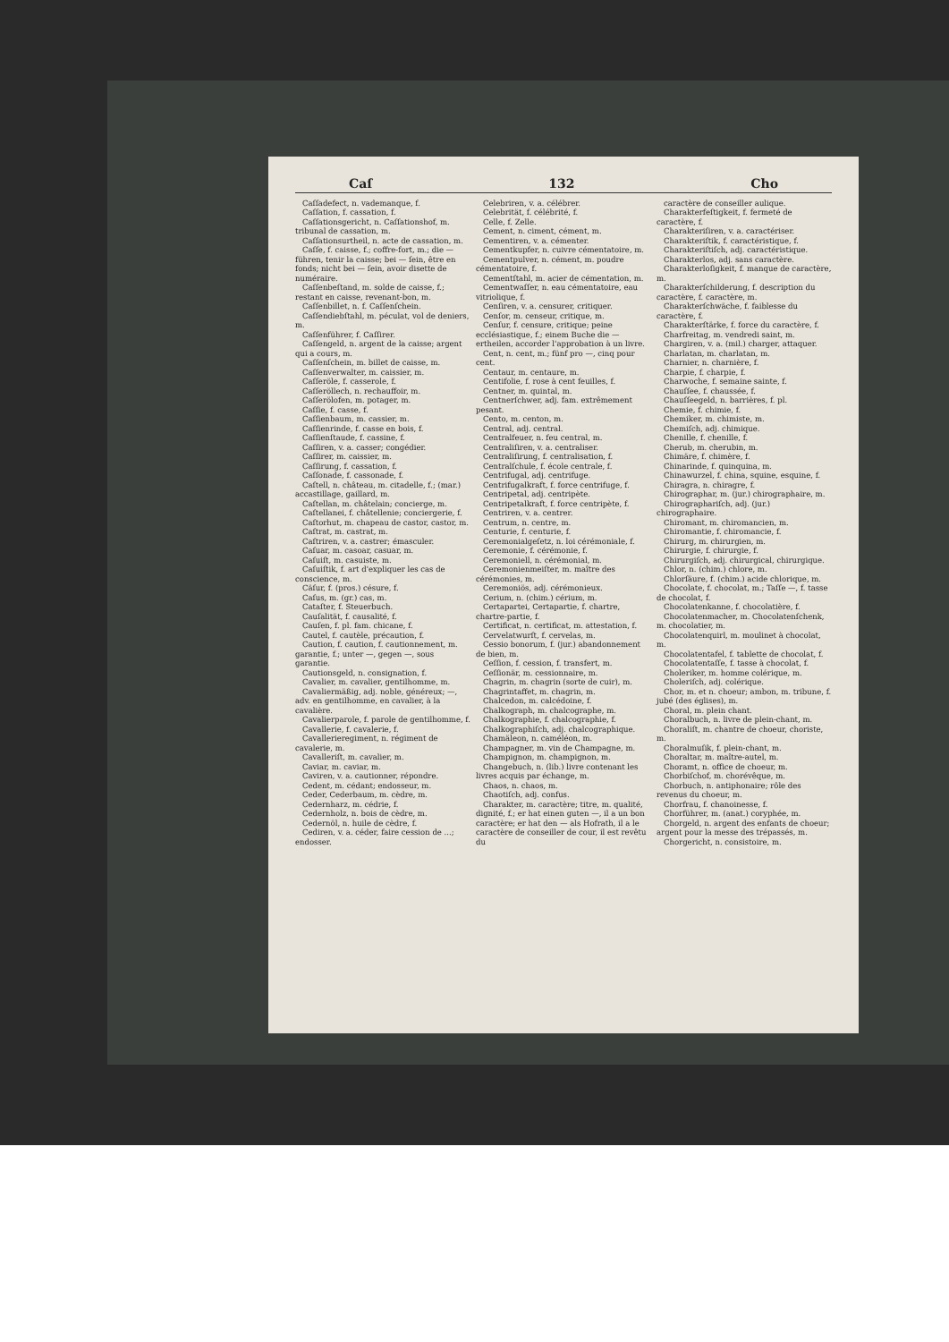Caſ 132 Cho
Caſſadefect, n. vademanque, f.
Caſſation, f. cassation, f.
Caſſationsgericht, n. Caſſationshof, m. tribunal de cassation, m.
Caſſationsurtheil, n. acte de cassation, m.
Caſſe, f. caisse, f.; coffre-fort, m.; die — führen, tenir la caisse; bei — ſein, être en fonds; nicht bei — ſein, avoir disette de numéraire.
Caſſenbeſtand, m. solde de caisse, f.; restant en caisse, revenant-bon, m.
Caſſenbillet, n. f. Caſſenſchein.
Caſſendiebſtahl, m. péculat, vol de deniers, m.
Caſſenführer, f. Caſſirer.
Caſſengeld, n. argent de la caisse; argent qui a cours, m.
Caſſenſchein, m. billet de caisse, m.
Caſſenverwalter, m. caissier, m.
Caſſeröle, f. casserole, f.
Caſſeröllech, n. rechauffoir, m.
Caſſerölofen, m. potager, m.
Caſſie, f. casse, f.
Caſſienbaum, m. cassier, m.
Caſſienrinde, f. casse en bois, f.
Caſſienſtaude, f. cassine, f.
Caſſiren, v. a. casser; congédier.
Caſſirer, m. caissier, m.
Caſſirung, f. cassation, f.
Caſſonade, f. cassonade, f.
Caſtell, n. château, m. citadelle, f.; (mar.) accastillage, gaillard, m.
Caſtellan, m. châtelain; concierge, m.
Caſtellanei, f. châtellenie; conciergerie, f.
Caſtorhut, m. chapeau de castor, castor, m.
Caſtrat, m. castrat, m.
Caſtriren, v. a. castrer; émasculer.
Caſuar, m. casoar, casuar, m.
Caſuiſt, m. casuiste, m.
Caſuiſtik, f. art d'expliquer les cas de conscience, m.
Cäſur, f. (pros.) césure, f.
Caſus, m. (gr.) cas, m.
Cataſter, f. Steuerbuch.
Cauſalität, f. causalité, f.
Cauſen, f. pl. fam. chicane, f.
Cautel, f. cautèle, précaution, f.
Caution, f. caution, f. cautionnement, m. garantie, f.; unter —, gegen —, sous garantie.
Cautionsgeld, n. consignation, f.
Cavalier, m. cavalier, gentilhomme, m.
Cavaliermäßig, adj. noble, généreux; —, adv. en gentilhomme, en cavalier, à la cavalière.
Cavalierparole, f. parole de gentilhomme, f.
Cavallerie, f. cavalerie, f.
Cavallerieregiment, n. régiment de cavalerie, m.
Cavalleriſt, m. cavalier, m.
Caviar, m. caviar, m.
Caviren, v. a. cautionner, répondre.
Cedent, m. cédant; endosseur, m.
Ceder, Cederbaum, m. cèdre, m.
Cedernharz, m. cédrie, f.
Cedernholz, n. bois de cèdre, m.
Cedernöl, n. huile de cèdre, f.
Cediren, v. a. céder, faire cession de ...; endosser.
Celebriren, v. a. célébrer.
Celebrität, f. célébrité, f.
Celle, f. Zelle.
Cement, n. ciment, cément, m.
Cementiren, v. a. cémenter.
Cementkupfer, n. cuivre cémentatoire, m.
Cementpulver, n. cément, m. poudre cémentatoire, f.
Cementſtahl, m. acier de cémentation, m.
Cementwaſſer, n. eau cémentatoire, eau vitriolique, f.
Cenſiren, v. a. censurer, critiquer.
Cenſor, m. censeur, critique, m.
Cenſur, f. censure, critique; peine ecclésiastique, f.; einem Buche die — ertheilen, accorder l'approbation à un livre.
Cent, n. cent, m.; fünf pro —, cinq pour cent.
Centaur, m. centaure, m.
Centifolie, f. rose à cent feuilles, f.
Centner, m. quintal, m.
Centnerſchwer, adj. fam. extrêmement pesant.
Cento, m. centon, m.
Central, adj. central.
Centralfeuer, n. feu central, m.
Centraliſiren, v. a. centraliser.
Centraliſirung, f. centralisation, f.
Centralſchule, f. école centrale, f.
Centrifugal, adj. centrifuge.
Centrifugalkraft, f. force centrifuge, f.
Centripetal, adj. centripète.
Centripetalkraft, f. force centripète, f.
Centriren, v. a. centrer.
Centrum, n. centre, m.
Centurie, f. centurie, f.
Ceremonialgeſetz, n. loi cérémoniale, f.
Ceremonie, f. cérémonie, f.
Ceremoniell, n. cérémonial, m.
Ceremonienmeiſter, m. maître des cérémonies, m.
Ceremoniös, adj. cérémonieux.
Cerium, n. (chim.) cérium, m.
Certapartei, Certapartie, f. chartre, chartre-partie, f.
Certificat, n. certificat, m. attestation, f.
Cervelatwurſt, f. cervelas, m.
Cessio bonorum, f. (jur.) abandonnement de bien, m.
Ceſſion, f. cession, f. transfert, m.
Ceſſionär, m. cessionnaire, m.
Chagrin, m. chagrin (sorte de cuir), m.
Chagrintaffet, m. chagrin, m.
Chalcedon, m. calcédoine, f.
Chalkograph, m. chalcographe, m.
Chalkographie, f. chalcographie, f.
Chalkographiſch, adj. chalcographique.
Chamäleon, n. caméléon, m.
Champagner, m. vin de Champagne, m.
Champignon, m. champignon, m.
Changebuch, n. (lib.) livre contenant les livres acquis par échange, m.
Chaos, n. chaos, m.
Chaotiſch, adj. confus.
Charakter, m. caractère; titre, m. qualité, dignité, f.; er hat einen guten —, il a un bon caractère; er hat den — als Hofrath, il a le caractère de conseiller de cour, il est revêtu du
caractère de conseiller aulique.
Charakterfeſtigkeit, f. fermeté de caractère, f.
Charakteriſiren, v. a. caractériser.
Charakteriſtik, f. caractéristique, f.
Charakteriſtiſch, adj. caractéristique.
Charakterlos, adj. sans caractère.
Charakterloſigkeit, f. manque de caractère, m.
Charakterſchilderung, f. description du caractère, f. caractère, m.
Charakterſchwäche, f. faiblesse du caractère, f.
Charakterſtärke, f. force du caractère, f.
Charfreitag, m. vendredi saint, m.
Chargiren, v. a. (mil.) charger, attaquer.
Charlatan, m. charlatan, m.
Charnier, n. charnière, f.
Charpie, f. charpie, f.
Charwoche, f. semaine sainte, f.
Chauſſee, f. chaussée, f.
Chauſſeegeld, n. barrières, f. pl.
Chemie, f. chimie, f.
Chemiker, m. chimiste, m.
Chemiſch, adj. chimique.
Chenille, f. chenille, f.
Cherub, m. cherubin, m.
Chimäre, f. chimère, f.
Chinarinde, f. quinquina, m.
Chinawurzel, f. china, squine, esquine, f.
Chiragra, n. chiragre, f.
Chirographar, m. (jur.) chirographaire, m.
Chirographariſch, adj. (jur.) chirographaire.
Chiromant, m. chiromancien, m.
Chiromantie, f. chiromancie, f.
Chirurg, m. chirurgien, m.
Chirurgie, f. chirurgie, f.
Chirurgiſch, adj. chirurgical, chirurgique.
Chlor, n. (chim.) chlore, m.
Chlorſäure, f. (chim.) acide chlorique, m.
Chocolate, f. chocolat, m.; Taſſe —, f. tasse de chocolat, f.
Chocolatenkanne, f. chocolatière, f.
Chocolatenmacher, m. Chocolatenſchenk, m. chocolatier, m.
Chocolatenquirl, m. moulinet à chocolat, m.
Chocolatentafel, f. tablette de chocolat, f.
Chocolatentaſſe, f. tasse à chocolat, f.
Choleriker, m. homme colérique, m.
Choleriſch, adj. colérique.
Chor, m. et n. choeur; ambon, m. tribune, f. jubé (des églises), m.
Choral, m. plein chant.
Choralbuch, n. livre de plein-chant, m.
Choraliſt, m. chantre de choeur, choriste, m.
Choralmuſik, f. plein-chant, m.
Choraltar, m. maître-autel, m.
Choramt, n. office de choeur, m.
Chorbiſchof, m. chorévêque, m.
Chorbuch, n. antiphonaire; rôle des revenus du choeur, m.
Chorfrau, f. chanoinesse, f.
Chorführer, m. (anat.) coryphée, m.
Chorgeld, n. argent des enfants de choeur; argent pour la messe des trépassés, m.
Chorgericht, n. consistoire, m.